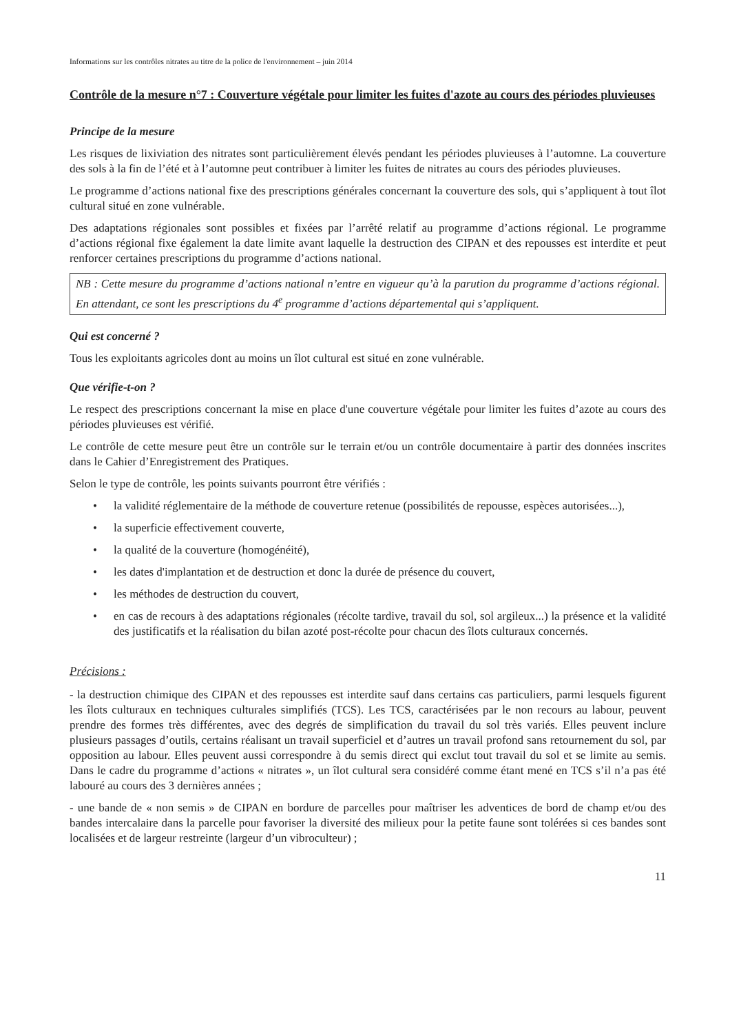Informations sur les contrôles nitrates au titre de la police de l'environnement – juin 2014
Contrôle de la mesure n°7 : Couverture végétale pour limiter les fuites d'azote au cours des périodes pluvieuses
Principe de la mesure
Les risques de lixiviation des nitrates sont particulièrement élevés pendant les périodes pluvieuses à l’automne. La couverture des sols à la fin de l’été et à l’automne peut contribuer à limiter les fuites de nitrates au cours des périodes pluvieuses.
Le programme d’actions national fixe des prescriptions générales concernant la couverture des sols, qui s’appliquent à tout îlot cultural situé en zone vulnérable.
Des adaptations régionales sont possibles et fixées par l’arrêté relatif au programme d’actions régional. Le programme d’actions régional fixe également la date limite avant laquelle la destruction des CIPAN et des repousses est interdite et peut renforcer certaines prescriptions du programme d’actions national.
NB : Cette mesure du programme d’actions national n’entre en vigueur qu’à la parution du programme d’actions régional. En attendant, ce sont les prescriptions du 4<sup>e</sup> programme d’actions départemental qui s’appliquent.
Qui est concerné ?
Tous les exploitants agricoles dont au moins un îlot cultural est situé en zone vulnérable.
Que vérifie-t-on ?
Le respect des prescriptions concernant la mise en place d'une couverture végétale pour limiter les fuites d’azote au cours des périodes pluvieuses est vérifié.
Le contrôle de cette mesure peut être un contrôle sur le terrain et/ou un contrôle documentaire à partir des données inscrites dans le Cahier d’Enregistrement des Pratiques.
Selon le type de contrôle, les points suivants pourront être vérifiés :
• la validité réglementaire de la méthode de couverture retenue (possibilités de repousse, espèces autorisées...),
• la superficie effectivement couverte,
• la qualité de la couverture (homogénéité),
• les dates d'implantation et de destruction et donc la durée de présence du couvert,
• les méthodes de destruction du couvert,
• en cas de recours à des adaptations régionales (récolte tardive, travail du sol, sol argileux...) la présence et la validité des justificatifs et la réalisation du bilan azoté post-récolte pour chacun des îlots culturaux concernés.
Précisions :
- la destruction chimique des CIPAN et des repousses est interdite sauf dans certains cas particuliers, parmi lesquels figurent les îlots culturaux en techniques culturales simplifiés (TCS). Les TCS, caractérisées par le non recours au labour, peuvent prendre des formes très différentes, avec des degrés de simplification du travail du sol très variés. Elles peuvent inclure plusieurs passages d’outils, certains réalisant un travail superficiel et d’autres un travail profond sans retournement du sol, par opposition au labour. Elles peuvent aussi correspondre à du semis direct qui exclut tout travail du sol et se limite au semis. Dans le cadre du programme d’actions « nitrates », un îlot cultural sera considéré comme étant mené en TCS s’il n’a pas été labouré au cours des 3 dernières années ;
- une bande de « non semis » de CIPAN en bordure de parcelles pour maîtriser les adventices de bord de champ et/ou des bandes intercalaire dans la parcelle pour favoriser la diversité des milieux pour la petite faune sont tolérées si ces bandes sont localisées et de largeur restreinte (largeur d’un vibroculteur) ;
11